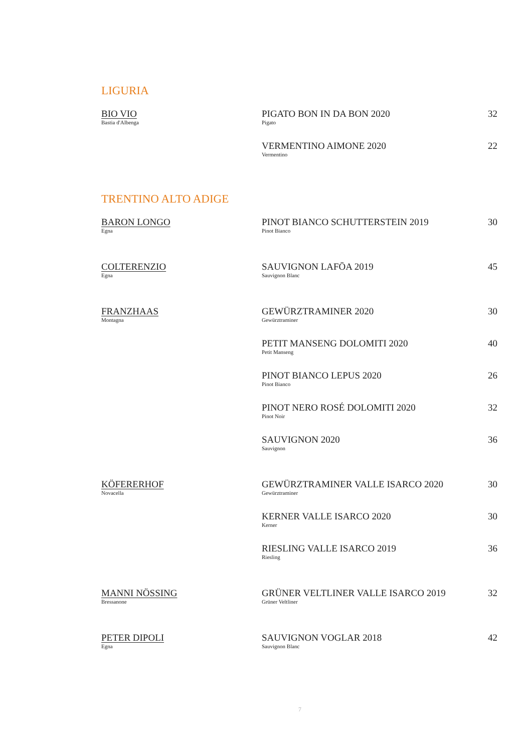LIGURIA
| BIO VIO Bastia d'Albenga | PIGATO BON IN DA BON 2020 Pigato | 32 |
| | VERMENTINO AIMONE 2020 Vermentino | 22 |
TRENTINO ALTO ADIGE
| BARON LONGO Egna | PINOT BIANCO SCHUTTERSTEIN 2019 Pinot Bianco | 30 |
| COLTERENZIO Egna | SAUVIGNON LAFŌA 2019 Sauvignon Blanc | 45 |
| FRANZHAAS Montagna | GEWÜRZTRAMINER 2020 Gewürztraminer | 30 |
| | PETIT MANSENG DOLOMITI 2020 Petit Manseng | 40 |
| | PINOT BIANCO LEPUS 2020 Pinot Bianco | 26 |
| | PINOT NERO ROSÉ DOLOMITI 2020 Pinot Noir | 32 |
| | SAUVIGNON 2020 Sauvignon | 36 |
| KÖFERERHOF Novacella | GEWÜRZTRAMINER VALLE ISARCO 2020 Gewürztraminer | 30 |
| | KERNER VALLE ISARCO 2020 Kerner | 30 |
| | RIESLING VALLE ISARCO 2019 Riesling | 36 |
| MANNI NÖSSING Bressanone | GRÜNER VELTLINER VALLE ISARCO 2019 Grüner Veltliner | 32 |
| PETER DIPOLI Egna | SAUVIGNON VOGLAR 2018 Sauvignon Blanc | 42 |
7